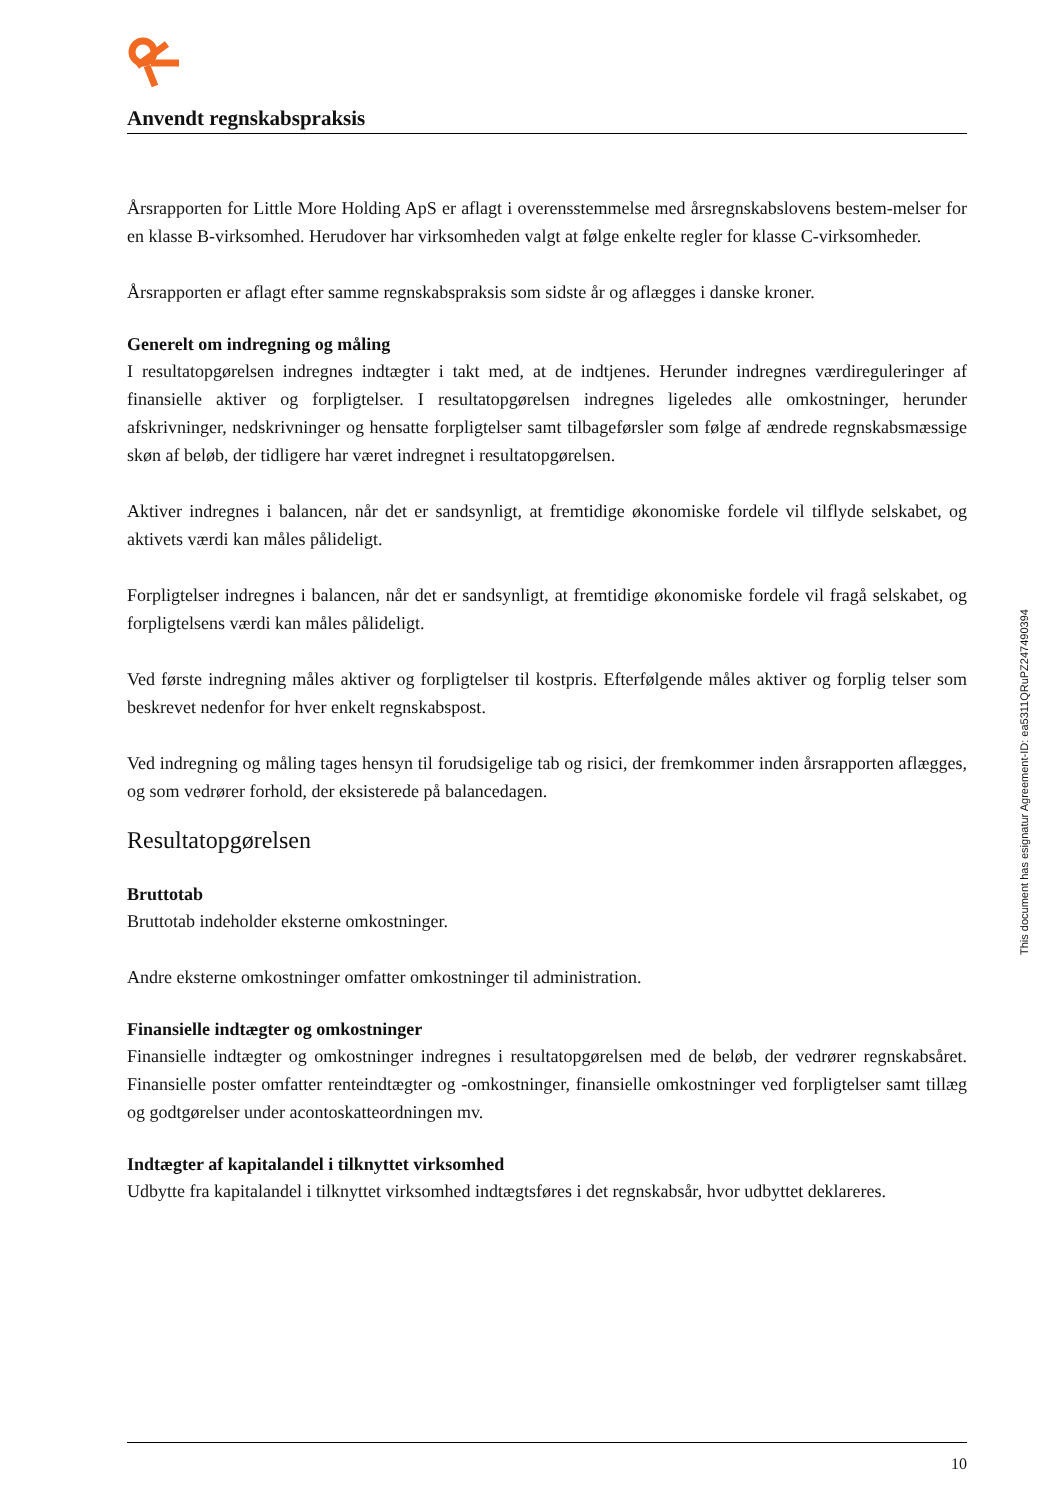Anvendt regnskabspraksis
Årsrapporten for Little More Holding ApS er aflagt i overensstemmelse med årsregnskabslovens bestem-melser for en klasse B-virksomhed. Herudover har virksomheden valgt at følge enkelte regler for klasse C-virksomheder.
Årsrapporten er aflagt efter samme regnskabspraksis som sidste år og aflægges i danske kroner.
Generelt om indregning og måling
I resultatopgørelsen indregnes indtægter i takt med, at de indtjenes. Herunder indregnes værdireguleringer af finansielle aktiver og forpligtelser. I resultatopgørelsen indregnes ligeledes alle omkostninger, herunder afskrivninger, nedskrivninger og hensatte forpligtelser samt tilbageførsler som følge af ændrede regnskabsmæssige skøn af beløb, der tidligere har været indregnet i resultatopgørelsen.
Aktiver indregnes i balancen, når det er sandsynligt, at fremtidige økonomiske fordele vil tilflyde selskabet, og aktivets værdi kan måles pålideligt.
Forpligtelser indregnes i balancen, når det er sandsynligt, at fremtidige økonomiske fordele vil fragå selskabet, og forpligtelsens værdi kan måles pålideligt.
Ved første indregning måles aktiver og forpligtelser til kostpris. Efterfølgende måles aktiver og forplig telser som beskrevet nedenfor for hver enkelt regnskabspost.
Ved indregning og måling tages hensyn til forudsigelige tab og risici, der fremkommer inden årsrapporten aflægges, og som vedrører forhold, der eksisterede på balancedagen.
Resultatopgørelsen
Bruttotab
Bruttotab indeholder eksterne omkostninger.
Andre eksterne omkostninger omfatter omkostninger til administration.
Finansielle indtægter og omkostninger
Finansielle indtægter og omkostninger indregnes i resultatopgørelsen med de beløb, der vedrører regnskabsåret. Finansielle poster omfatter renteindtægter og -omkostninger, finansielle omkostninger ved forpligtelser samt tillæg og godtgørelser under acontoskatteordningen mv.
Indtægter af kapitalandel i tilknyttet virksomhed
Udbytte fra kapitalandel i tilknyttet virksomhed indtægtsføres i det regnskabsår, hvor udbyttet deklareres.
This document has esignatur Agreement-ID: ea5311QRuPZ247490394
10